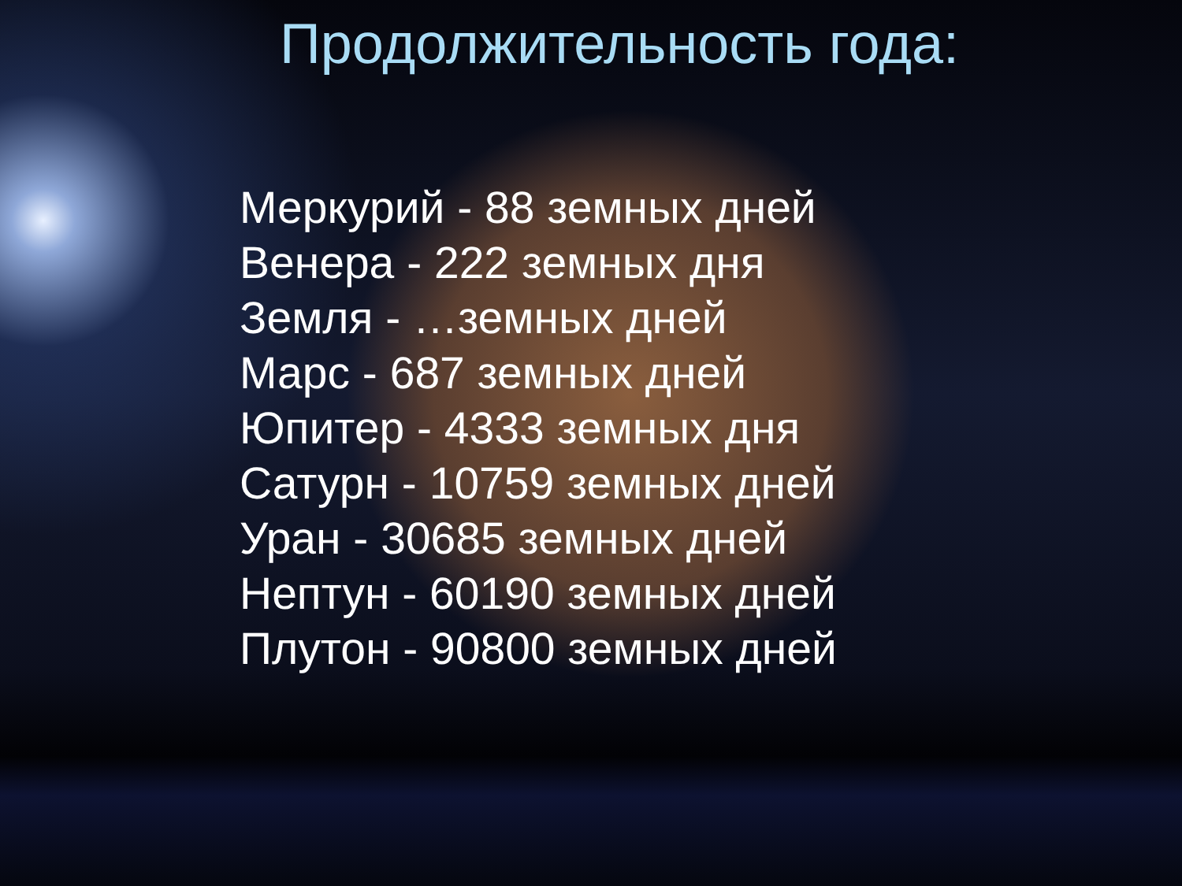Продолжительность года:
Меркурий - 88 земных дней
Венера - 222 земных дня
Земля - …земных дней
Марс - 687 земных дней
Юпитер - 4333 земных дня
Сатурн - 10759 земных дней
Уран - 30685 земных дней
Нептун - 60190 земных дней
Плутон - 90800 земных дней